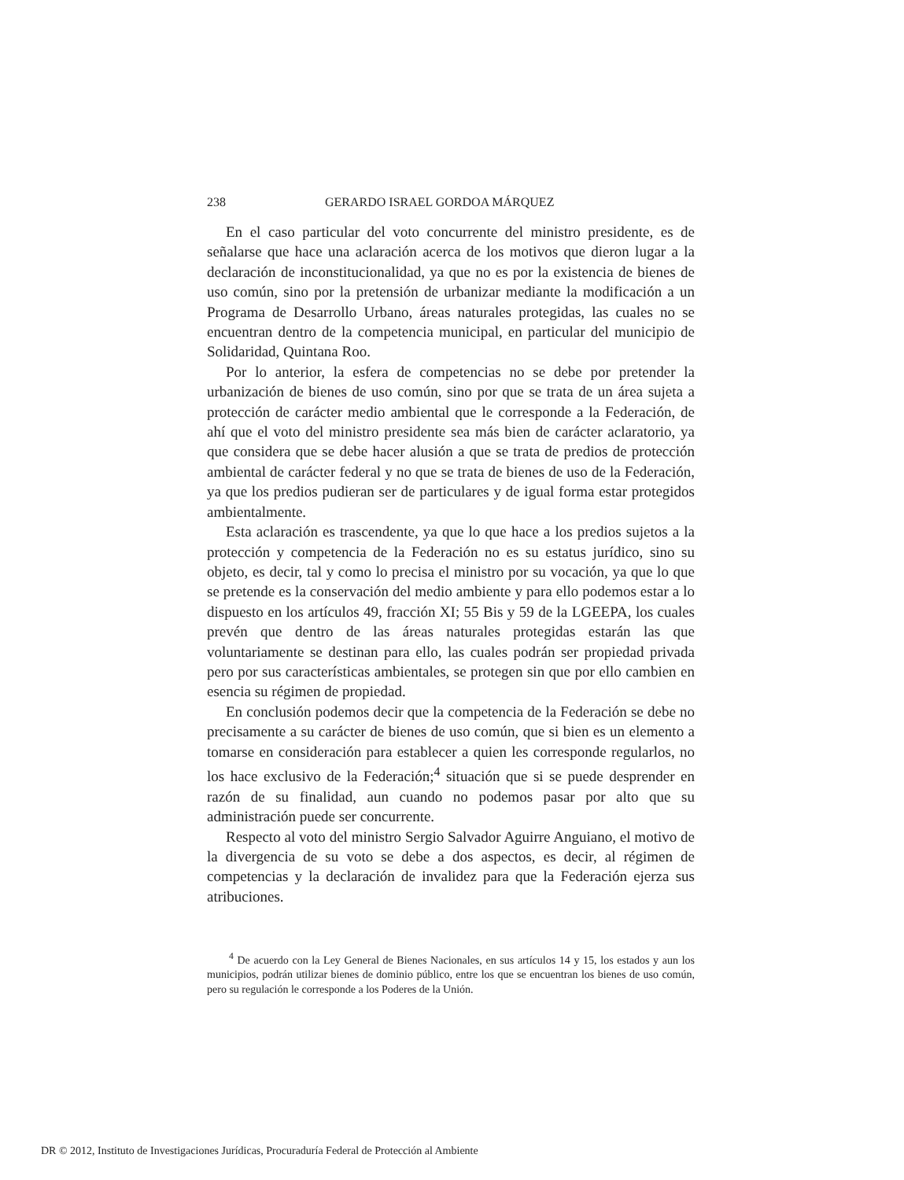238 GERARDO ISRAEL GORDOA MÁRQUEZ
En el caso particular del voto concurrente del ministro presidente, es de señalarse que hace una aclaración acerca de los motivos que dieron lugar a la declaración de inconstitucionalidad, ya que no es por la existencia de bienes de uso común, sino por la pretensión de urbanizar mediante la modificación a un Programa de Desarrollo Urbano, áreas naturales protegidas, las cuales no se encuentran dentro de la competencia municipal, en particular del municipio de Solidaridad, Quintana Roo.
Por lo anterior, la esfera de competencias no se debe por pretender la urbanización de bienes de uso común, sino por que se trata de un área sujeta a protección de carácter medio ambiental que le corresponde a la Federación, de ahí que el voto del ministro presidente sea más bien de carácter aclaratorio, ya que considera que se debe hacer alusión a que se trata de predios de protección ambiental de carácter federal y no que se trata de bienes de uso de la Federación, ya que los predios pudieran ser de particulares y de igual forma estar protegidos ambientalmente.
Esta aclaración es trascendente, ya que lo que hace a los predios sujetos a la protección y competencia de la Federación no es su estatus jurídico, sino su objeto, es decir, tal y como lo precisa el ministro por su vocación, ya que lo que se pretende es la conservación del medio ambiente y para ello podemos estar a lo dispuesto en los artículos 49, fracción XI; 55 Bis y 59 de la LGEEPA, los cuales prevén que dentro de las áreas naturales protegidas estarán las que voluntariamente se destinan para ello, las cuales podrán ser propiedad privada pero por sus características ambientales, se protegen sin que por ello cambien en esencia su régimen de propiedad.
En conclusión podemos decir que la competencia de la Federación se debe no precisamente a su carácter de bienes de uso común, que si bien es un elemento a tomarse en consideración para establecer a quien les corresponde regularlos, no los hace exclusivo de la Federación;<sup>4</sup> situación que si se puede desprender en razón de su finalidad, aun cuando no podemos pasar por alto que su administración puede ser concurrente.
Respecto al voto del ministro Sergio Salvador Aguirre Anguiano, el motivo de la divergencia de su voto se debe a dos aspectos, es decir, al régimen de competencias y la declaración de invalidez para que la Federación ejerza sus atribuciones.
<sup>4</sup> De acuerdo con la Ley General de Bienes Nacionales, en sus artículos 14 y 15, los estados y aun los municipios, podrán utilizar bienes de dominio público, entre los que se encuentran los bienes de uso común, pero su regulación le corresponde a los Poderes de la Unión.
DR © 2012, Instituto de Investigaciones Jurídicas, Procuraduría Federal de Protección al Ambiente